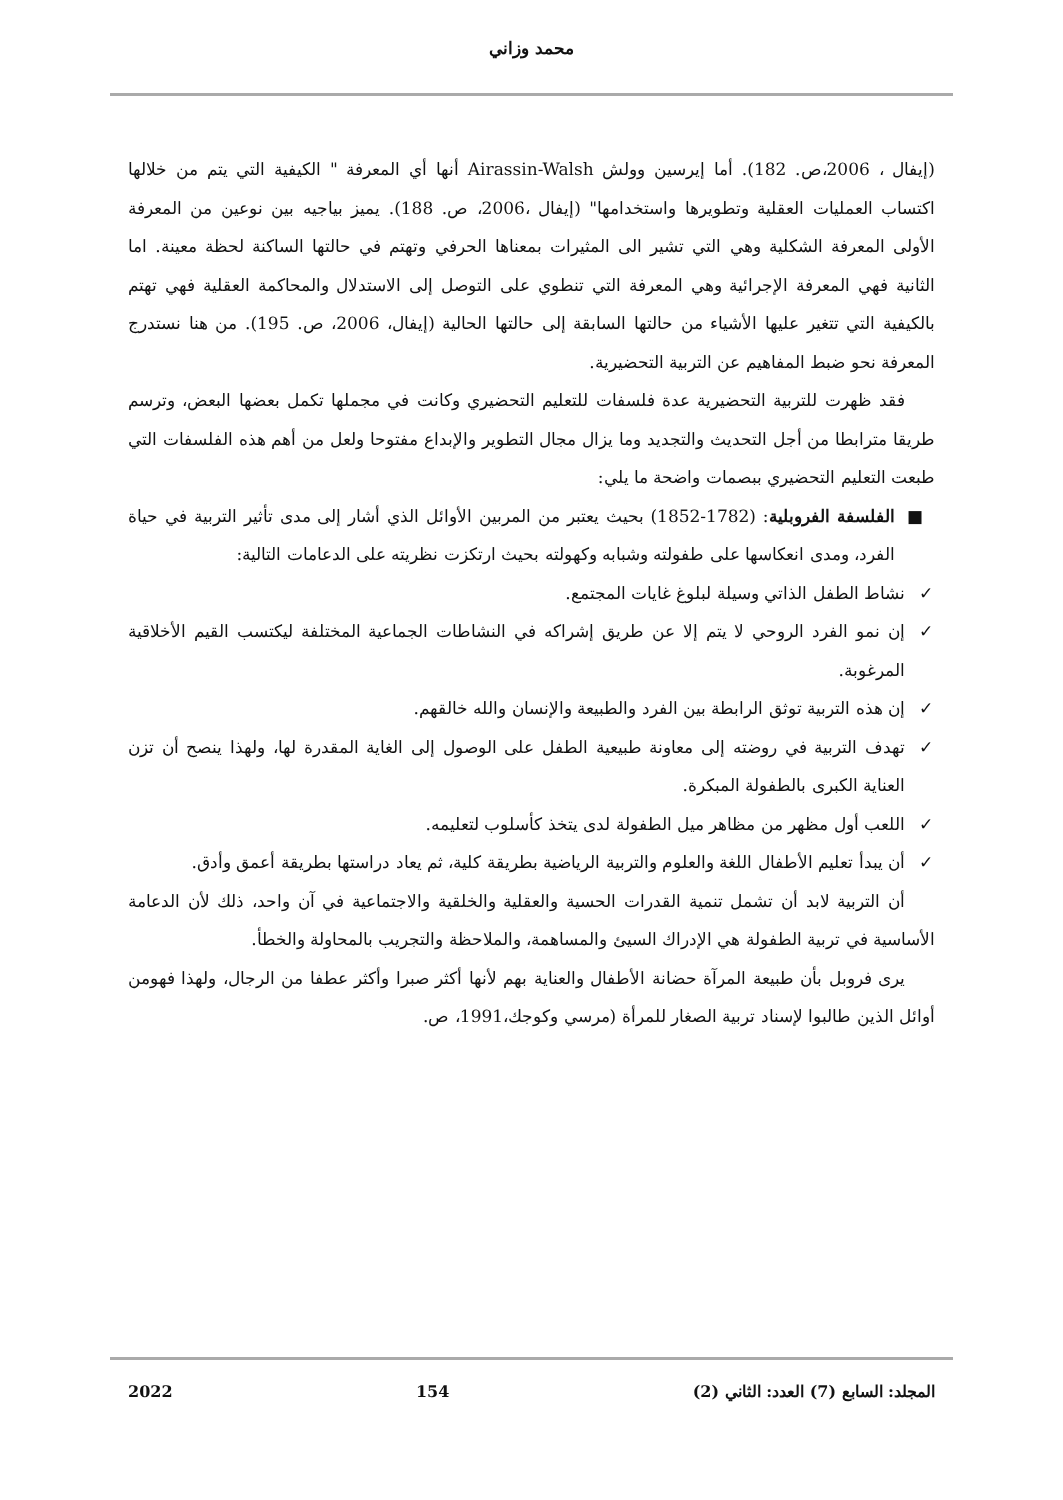محمد وزاني
(إيفال ، 2006،ص. 182). أما إيرسين وولش Airassin-Walsh أنها أي المعرفة " الكيفية التي يتم من خلالها اكتساب العمليات العقلية وتطويرها واستخدامها" (إيفال ،2006، ص. 188). يميز بياجيه بين نوعين من المعرفة الأولى المعرفة الشكلية وهي التي تشير الى المثيرات بمعناها الحرفي وتهتم في حالتها الساكنة لحظة معينة. اما الثانية فهي المعرفة الإجرائية وهي المعرفة التي تنطوي على التوصل إلى الاستدلال والمحاكمة العقلية فهي تهتم بالكيفية التي تتغير عليها الأشياء من حالتها السابقة إلى حالتها الحالية (إيفال، 2006، ص. 195). من هنا نستدرج المعرفة نحو ضبط المفاهيم عن التربية التحضيرية.
فقد ظهرت للتربية التحضيرية عدة فلسفات للتعليم التحضيري وكانت في مجملها تكمل بعضها البعض، وترسم طريقا مترابطا من أجل التحديث والتجديد وما يزال مجال التطوير والإبداع مفتوحا ولعل من أهم هذه الفلسفات التي طبعت التعليم التحضيري ببصمات واضحة ما يلي:
■ الفلسفة الفروبلية: (1782-1852) بحيث يعتبر من المربين الأوائل الذي أشار إلى مدى تأثير التربية في حياة الفرد، ومدى انعكاسها على طفولته وشبابه وكهولته بحيث ارتكزت نظريته على الدعامات التالية:
✓ نشاط الطفل الذاتي وسيلة لبلوغ غايات المجتمع.
✓ إن نمو الفرد الروحي لا يتم إلا عن طريق إشراكه في النشاطات الجماعية المختلفة ليكتسب القيم الأخلاقية المرغوبة.
✓ إن هذه التربية توثق الرابطة بين الفرد والطبيعة والإنسان والله خالقهم.
✓ تهدف التربية في روضته إلى معاونة طبيعية الطفل على الوصول إلى الغاية المقدرة لها، ولهذا ينصح أن تزن العناية الكبرى بالطفولة المبكرة.
✓ اللعب أول مظهر من مظاهر ميل الطفولة لدى يتخذ كأسلوب لتعليمه.
✓ أن يبدأ تعليم الأطفال اللغة والعلوم والتربية الرياضية بطريقة كلية، ثم يعاد دراستها بطريقة أعمق وأدق.
أن التربية لابد أن تشمل تنمية القدرات الحسية والعقلية والخلقية والاجتماعية في آن واحد، ذلك لأن الدعامة الأساسية في تربية الطفولة هي الإدراك السيئ والمساهمة، والملاحظة والتجريب بالمحاولة والخطأ.
يرى فروبل بأن طبيعة المرآة حضانة الأطفال والعناية بهم لأنها أكثر صبرا وأكثر عطفا من الرجال، ولهذا فهومن أوائل الذين طالبوا لإسناد تربية الصغار للمرأة (مرسي وكوجك،1991، ص.
المجلد: السابع (7) العدد: الثاني (2) 154 2022